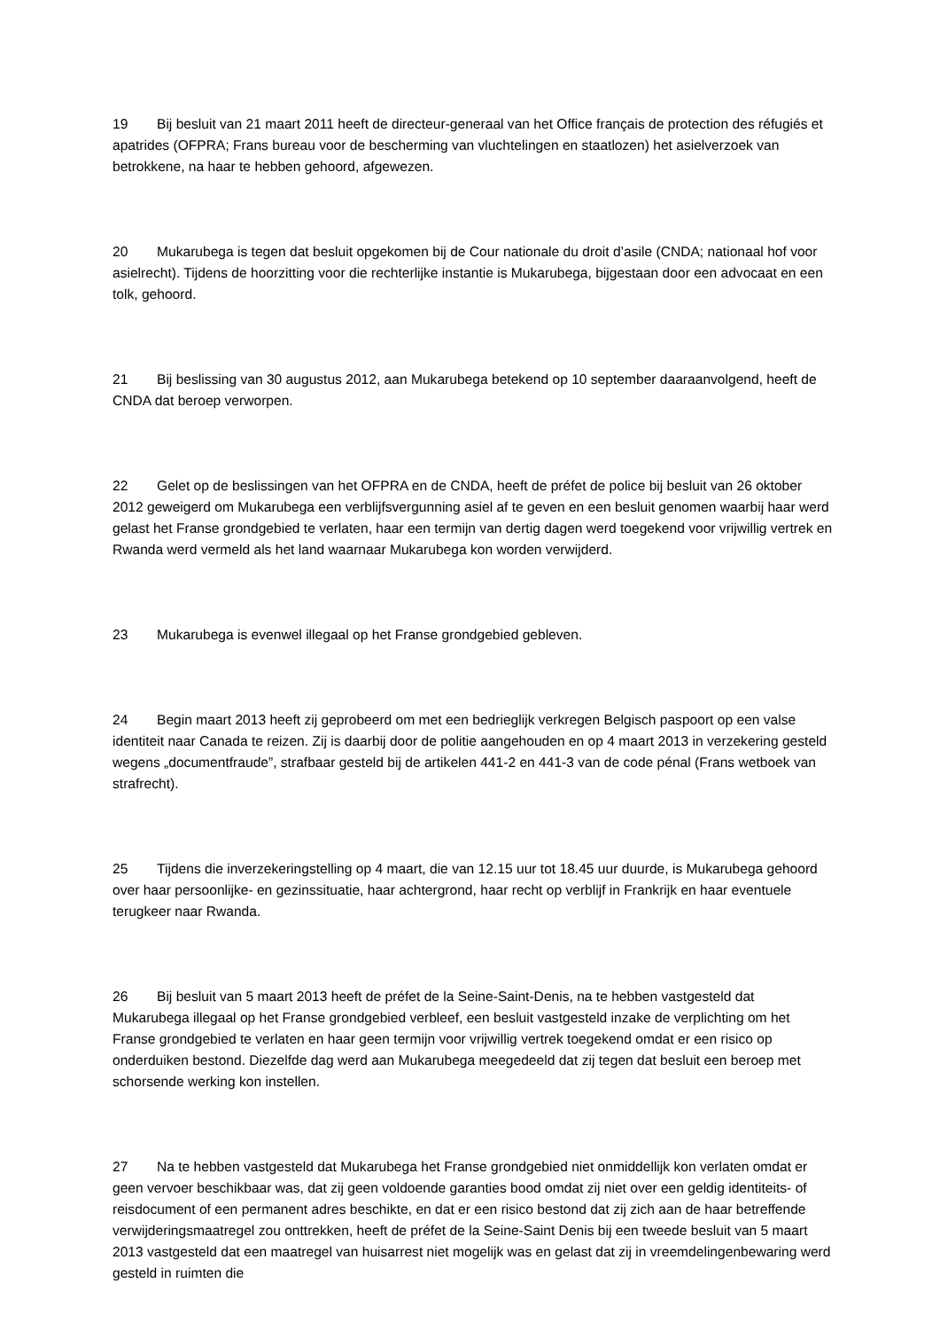19 Bij besluit van 21 maart 2011 heeft de directeur-generaal van het Office français de protection des réfugiés et apatrides (OFPRA; Frans bureau voor de bescherming van vluchtelingen en staatlozen) het asielverzoek van betrokkene, na haar te hebben gehoord, afgewezen.
20 Mukarubega is tegen dat besluit opgekomen bij de Cour nationale du droit d’asile (CNDA; nationaal hof voor asielrecht). Tijdens de hoorzitting voor die rechterlijke instantie is Mukarubega, bijgestaan door een advocaat en een tolk, gehoord.
21 Bij beslissing van 30 augustus 2012, aan Mukarubega betekend op 10 september daaraanvolgend, heeft de CNDA dat beroep verworpen.
22 Gelet op de beslissingen van het OFPRA en de CNDA, heeft de préfet de police bij besluit van 26 oktober 2012 geweigerd om Mukarubega een verblijfsvergunning asiel af te geven en een besluit genomen waarbij haar werd gelast het Franse grondgebied te verlaten, haar een termijn van dertig dagen werd toegekend voor vrijwillig vertrek en Rwanda werd vermeld als het land waarnaar Mukarubega kon worden verwijderd.
23 Mukarubega is evenwel illegaal op het Franse grondgebied gebleven.
24 Begin maart 2013 heeft zij geprobeerd om met een bedrieglijk verkregen Belgisch paspoort op een valse identiteit naar Canada te reizen. Zij is daarbij door de politie aangehouden en op 4 maart 2013 in verzekering gesteld wegens „documentfraude”, strafbaar gesteld bij de artikelen 441‑2 en 441‑3 van de code pénal (Frans wetboek van strafrecht).
25 Tijdens die inverzekeringstelling op 4 maart, die van 12.15 uur tot 18.45 uur duurde, is Mukarubega gehoord over haar persoonlijke‑ en gezinssituatie, haar achtergrond, haar recht op verblijf in Frankrijk en haar eventuele terugkeer naar Rwanda.
26 Bij besluit van 5 maart 2013 heeft de préfet de la Seine-Saint-Denis, na te hebben vastgesteld dat Mukarubega illegaal op het Franse grondgebied verbleef, een besluit vastgesteld inzake de verplichting om het Franse grondgebied te verlaten en haar geen termijn voor vrijwillig vertrek toegekend omdat er een risico op onderduiken bestond. Diezelfde dag werd aan Mukarubega meegedeeld dat zij tegen dat besluit een beroep met schorsende werking kon instellen.
27 Na te hebben vastgesteld dat Mukarubega het Franse grondgebied niet onmiddellijk kon verlaten omdat er geen vervoer beschikbaar was, dat zij geen voldoende garanties bood omdat zij niet over een geldig identiteits‑ of reisdocument of een permanent adres beschikte, en dat er een risico bestond dat zij zich aan de haar betreffende verwijderingsmaatregel zou onttrekken, heeft de préfet de la Seine-Saint Denis bij een tweede besluit van 5 maart 2013 vastgesteld dat een maatregel van huisarrest niet mogelijk was en gelast dat zij in vreemdelingenbewaring werd gesteld in ruimten die